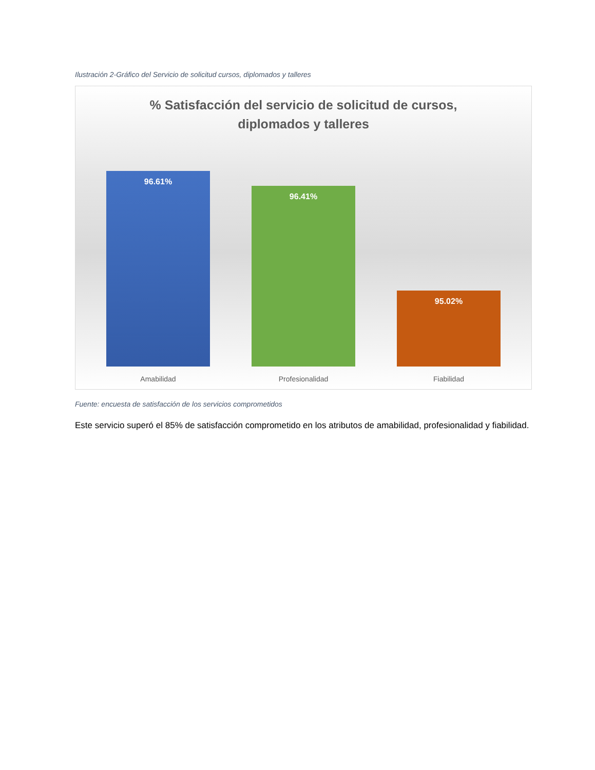Ilustración 2-Gráfico del Servicio de solicitud cursos, diplomados y talleres
% Satisfacción del servicio de solicitud de cursos,
diplomados y talleres
96.61%
96.41%
95.02%
Amabilidad Profesionalidad Fiabilidad
Fuente: encuesta de satisfacción de los servicios comprometidos
Este servicio superó el 85% de satisfacción comprometido en los atributos de amabilidad, profesionalidad y fiabilidad.